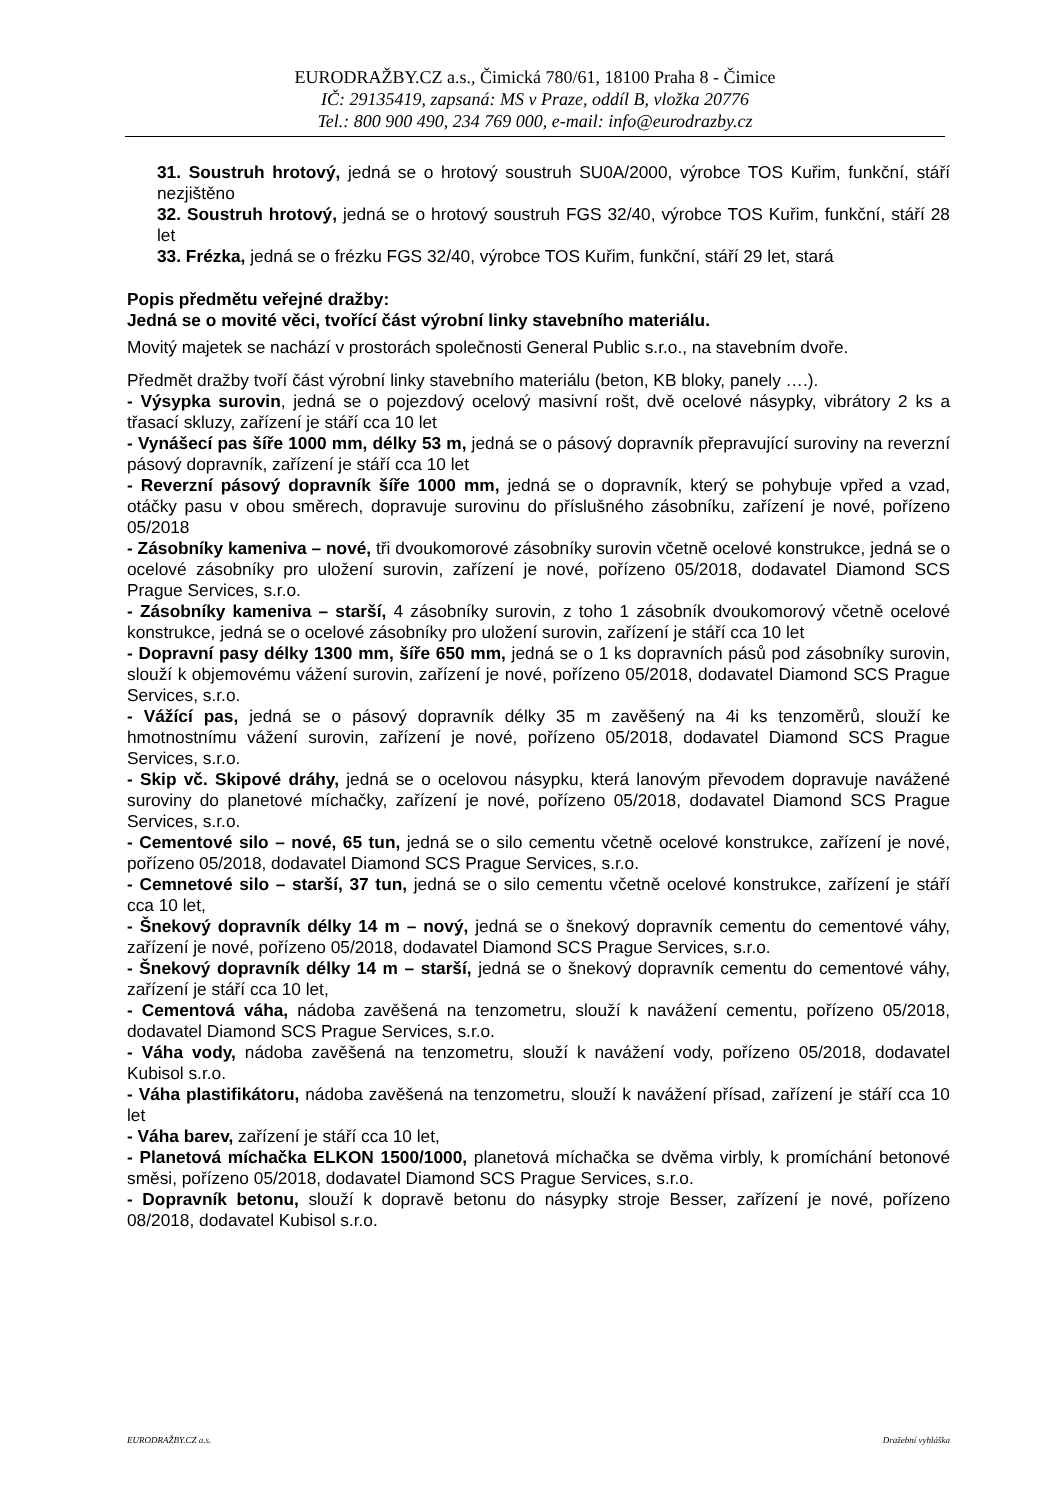EURODRAŽBY.CZ a.s., Čimická 780/61, 18100 Praha 8 - Čimice
IČ: 29135419, zapsaná: MS v Praze, oddíl B, vložka 20776
Tel.: 800 900 490, 234 769 000, e-mail: info@eurodrazby.cz
31. Soustruh hrotový, jedná se o hrotový soustruh SU0A/2000, výrobce TOS Kuřim, funkční, stáří nezjištěno
32. Soustruh hrotový, jedná se o hrotový soustruh FGS 32/40, výrobce TOS Kuřim, funkční, stáří 28 let
33. Frézka, jedná se o frézku FGS 32/40, výrobce TOS Kuřim, funkční, stáří 29 let, stará
Popis předmětu veřejné dražby:
Jedná se o movité věci, tvořící část výrobní linky stavebního materiálu.
Movitý majetek se nachází v prostorách společnosti General Public s.r.o., na stavebním dvoře.
Předmět dražby tvoří část výrobní linky stavebního materiálu (beton, KB bloky, panely ….).
- Výsypka surovin, jedná se o pojezdový ocelový masivní rošt, dvě ocelové násypky, vibrátory 2 ks a třasací skluzy, zařízení je stáří cca 10 let
- Vynášecí pas šíře 1000 mm, délky 53 m, jedná se o pásový dopravník přepravující suroviny na reverzní pásový dopravník, zařízení je stáří cca 10 let
- Reverzní pásový dopravník šíře 1000 mm, jedná se o dopravník, který se pohybuje vpřed a vzad, otáčky pasu v obou směrech, dopravuje surovinu do příslušného zásobníku, zařízení je nové, pořízeno 05/2018
- Zásobníky kameniva – nové, tři dvoukomorové zásobníky surovin včetně ocelové konstrukce, jedná se o ocelové zásobníky pro uložení surovin, zařízení je nové, pořízeno 05/2018, dodavatel Diamond SCS Prague Services, s.r.o.
- Zásobníky kameniva – starší, 4 zásobníky surovin, z toho 1 zásobník dvoukomorový včetně ocelové konstrukce, jedná se o ocelové zásobníky pro uložení surovin, zařízení je stáří cca 10 let
- Dopravní pasy délky 1300 mm, šíře 650 mm, jedná se o 1 ks dopravních pásů pod zásobníky surovin, slouží k objemovému vážení surovin, zařízení je nové, pořízeno 05/2018, dodavatel Diamond SCS Prague Services, s.r.o.
- Vážící pas, jedná se o pásový dopravník délky 35 m zavěšený na 4i ks tenzoměrů, slouží ke hmotnostnímu vážení surovin, zařízení je nové, pořízeno 05/2018, dodavatel Diamond SCS Prague Services, s.r.o.
- Skip vč. Skipové dráhy, jedná se o ocelovou násypku, která lanovým převodem dopravuje navážené suroviny do planetové míchačky, zařízení je nové, pořízeno 05/2018, dodavatel Diamond SCS Prague Services, s.r.o.
- Cementové silo – nové, 65 tun, jedná se o silo cementu včetně ocelové konstrukce, zařízení je nové, pořízeno 05/2018, dodavatel Diamond SCS Prague Services, s.r.o.
- Cemnetové silo – starší, 37 tun, jedná se o silo cementu včetně ocelové konstrukce, zařízení je stáří cca 10 let,
- Šnekový dopravník délky 14 m – nový, jedná se o šnekový dopravník cementu do cementové váhy, zařízení je nové, pořízeno 05/2018, dodavatel Diamond SCS Prague Services, s.r.o.
- Šnekový dopravník délky 14 m – starší, jedná se o šnekový dopravník cementu do cementové váhy, zařízení je stáří cca 10 let,
- Cementová váha, nádoba zavěšená na tenzometru, slouží k navážení cementu, pořízeno 05/2018, dodavatel Diamond SCS Prague Services, s.r.o.
- Váha vody, nádoba zavěšená na tenzometru, slouží k navážení vody, pořízeno 05/2018, dodavatel Kubisol s.r.o.
- Váha plastifikátoru, nádoba zavěšená na tenzometru, slouží k navážení přísad, zařízení je stáří cca 10 let
- Váha barev, zařízení je stáří cca 10 let,
- Planetová míchačka ELKON 1500/1000, planetová míchačka se dvěma virbly, k promíchání betonové směsi, pořízeno 05/2018, dodavatel Diamond SCS Prague Services, s.r.o.
- Dopravník betonu, slouží k dopravě betonu do násypky stroje Besser, zařízení je nové, pořízeno 08/2018, dodavatel Kubisol s.r.o.
EURODRAŽBY.CZ a.s. Dražební vyhláška